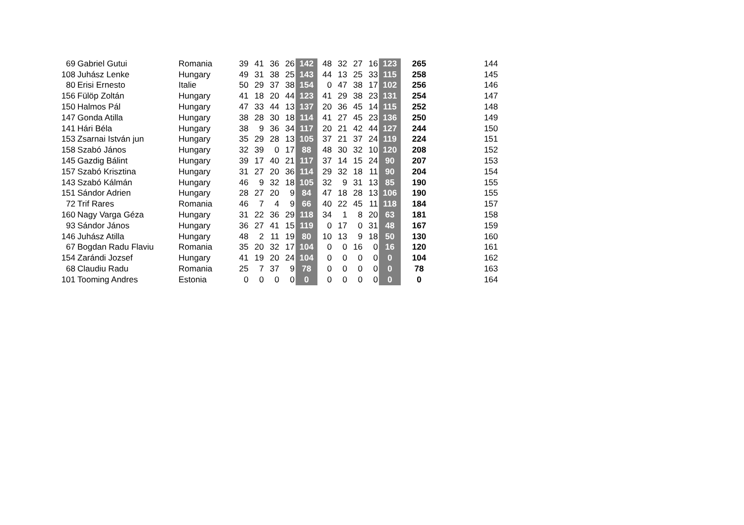| 69 | Gabriel Gutui | Romania | 39 | 41 | 36 | 26 | 142 | 48 | 32 | 27 | 16 | 123 | 265 | 144 |
| 108 | Juhász Lenke | Hungary | 49 | 31 | 38 | 25 | 143 | 44 | 13 | 25 | 33 | 115 | 258 | 145 |
| 80 | Erisi Ernesto | Italie | 50 | 29 | 37 | 38 | 154 | 0 | 47 | 38 | 17 | 102 | 256 | 146 |
| 156 | Fülöp Zoltán | Hungary | 41 | 18 | 20 | 44 | 123 | 41 | 29 | 38 | 23 | 131 | 254 | 147 |
| 150 | Halmos Pál | Hungary | 47 | 33 | 44 | 13 | 137 | 20 | 36 | 45 | 14 | 115 | 252 | 148 |
| 147 | Gonda Atilla | Hungary | 38 | 28 | 30 | 18 | 114 | 41 | 27 | 45 | 23 | 136 | 250 | 149 |
| 141 | Hári Béla | Hungary | 38 | 9 | 36 | 34 | 117 | 20 | 21 | 42 | 44 | 127 | 244 | 150 |
| 153 | Zsarnai István jun | Hungary | 35 | 29 | 28 | 13 | 105 | 37 | 21 | 37 | 24 | 119 | 224 | 151 |
| 158 | Szabó János | Hungary | 32 | 39 | 0 | 17 | 88 | 48 | 30 | 32 | 10 | 120 | 208 | 152 |
| 145 | Gazdig Bálint | Hungary | 39 | 17 | 40 | 21 | 117 | 37 | 14 | 15 | 24 | 90 | 207 | 153 |
| 157 | Szabó Krisztina | Hungary | 31 | 27 | 20 | 36 | 114 | 29 | 32 | 18 | 11 | 90 | 204 | 154 |
| 143 | Szabó Kálmán | Hungary | 46 | 9 | 32 | 18 | 105 | 32 | 9 | 31 | 13 | 85 | 190 | 155 |
| 151 | Sándor Adrien | Hungary | 28 | 27 | 20 | 9 | 84 | 47 | 18 | 28 | 13 | 106 | 190 | 155 |
| 72 | Trif Rares | Romania | 46 | 7 | 4 | 9 | 66 | 40 | 22 | 45 | 11 | 118 | 184 | 157 |
| 160 | Nagy Varga Géza | Hungary | 31 | 22 | 36 | 29 | 118 | 34 | 1 | 8 | 20 | 63 | 181 | 158 |
| 93 | Sándor János | Hungary | 36 | 27 | 41 | 15 | 119 | 0 | 17 | 0 | 31 | 48 | 167 | 159 |
| 146 | Juhász Atilla | Hungary | 48 | 2 | 11 | 19 | 80 | 10 | 13 | 9 | 18 | 50 | 130 | 160 |
| 67 | Bogdan Radu Flaviu | Romania | 35 | 20 | 32 | 17 | 104 | 0 | 0 | 16 | 0 | 16 | 120 | 161 |
| 154 | Zarándi Jozsef | Hungary | 41 | 19 | 20 | 24 | 104 | 0 | 0 | 0 | 0 | 0 | 104 | 162 |
| 68 | Claudiu Radu | Romania | 25 | 7 | 37 | 9 | 78 | 0 | 0 | 0 | 0 | 0 | 78 | 163 |
| 101 | Tooming Andres | Estonia | 0 | 0 | 0 | 0 | 0 | 0 | 0 | 0 | 0 | 0 | 0 | 164 |